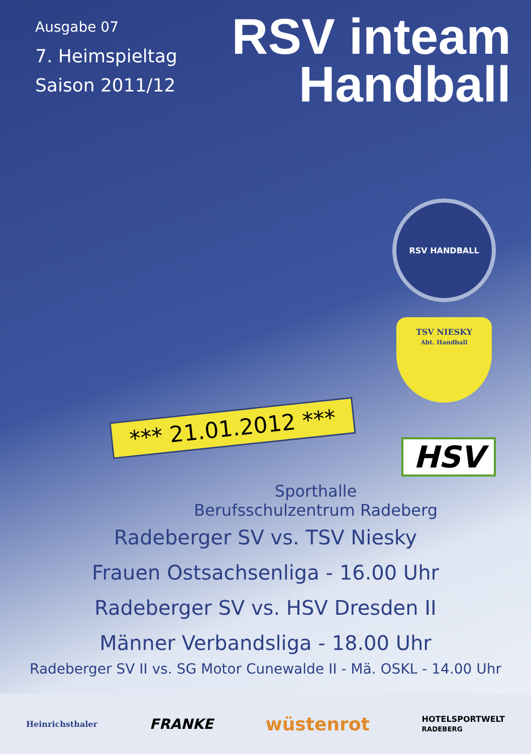Ausgabe 07
7. Heimspieltag
Saison 2011/12
RSV inteam
Handball
RSV HANDBALL
TSV NIESKY
Abt. Handball
*** 21.01.2012 ***
HSV
Sporthalle
Berufsschulzentrum Radeberg
Radeberger SV vs. TSV Niesky
Frauen Ostsachsenliga - 16.00 Uhr
Radeberger SV vs. HSV Dresden II
Männer Verbandsliga - 18.00 Uhr
Radeberger SV II vs. SG Motor Cunewalde II - Mä. OSKL - 14.00 Uhr
Heinrichsthaler FRANKE wüstenrot HOTELSPORTWELT
RADEBERG